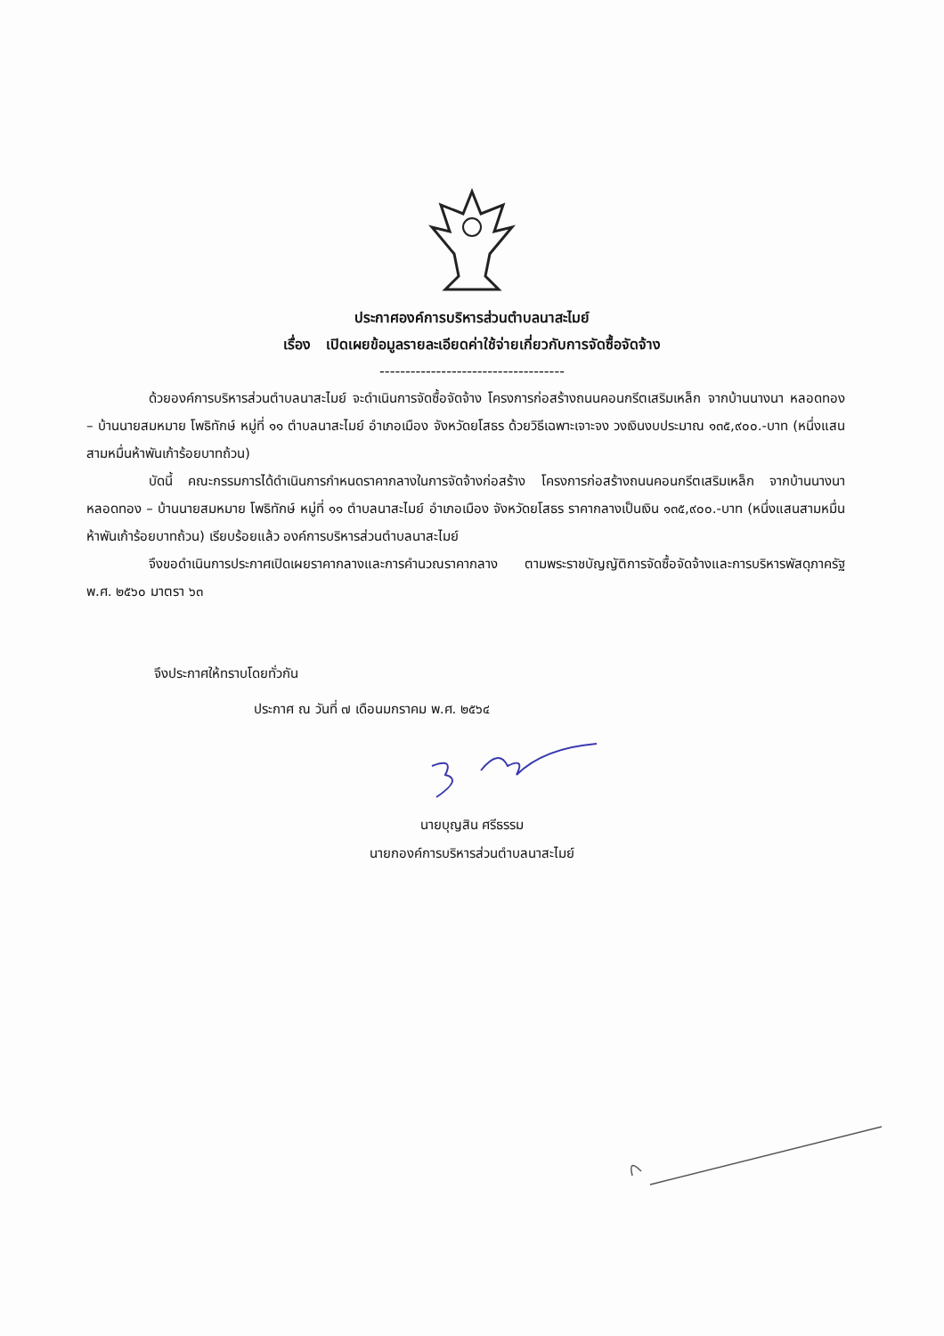ประกาศองค์การบริหารส่วนตำบลนาสะไมย์
เรื่อง เปิดเผยข้อมูลรายละเอียดค่าใช้จ่ายเกี่ยวกับการจัดซื้อจัดจ้าง
------------------------------------
ด้วยองค์การบริหารส่วนตำบลนาสะไมย์ จะดำเนินการจัดซื้อจัดจ้าง โครงการก่อสร้างถนนคอนกรีตเสริมเหล็ก จากบ้านนางนา หลอดทอง – บ้านนายสมหมาย โพธิทักษ์ หมู่ที่ ๑๑ ตำบลนาสะไมย์ อำเภอเมือง จังหวัดยโสธร ด้วยวิธีเฉพาะเจาะจง วงเงินงบประมาณ ๑๓๕,๙๐๐.-บาท (หนึ่งแสนสามหมื่นห้าพันเก้าร้อยบาทถ้วน)
บัดนี้ คณะกรรมการได้ดำเนินการกำหนดราคากลางในการจัดจ้างก่อสร้าง โครงการก่อสร้างถนนคอนกรีตเสริมเหล็ก จากบ้านนางนา หลอดทอง – บ้านนายสมหมาย โพธิทักษ์ หมู่ที่ ๑๑ ตำบลนาสะไมย์ อำเภอเมือง จังหวัดยโสธร ราคากลางเป็นเงิน ๑๓๕,๙๐๐.-บาท (หนึ่งแสนสามหมื่นห้าพันเก้าร้อยบาทถ้วน) เรียบร้อยแล้ว องค์การบริหารส่วนตำบลนาสะไมย์
จึงขอดำเนินการประกาศเปิดเผยราคากลางและการคำนวณราคากลาง ตามพระราชบัญญัติการจัดซื้อจัดจ้างและการบริหารพัสดุภาครัฐ พ.ศ. ๒๕๖๐ มาตรา ๖๓
จึงประกาศให้ทราบโดยทั่วกัน
ประกาศ ณ วันที่ ๗ เดือนมกราคม พ.ศ. ๒๕๖๔
นายบุญสิน ศรีธรรม
นายกองค์การบริหารส่วนตำบลนาสะไมย์